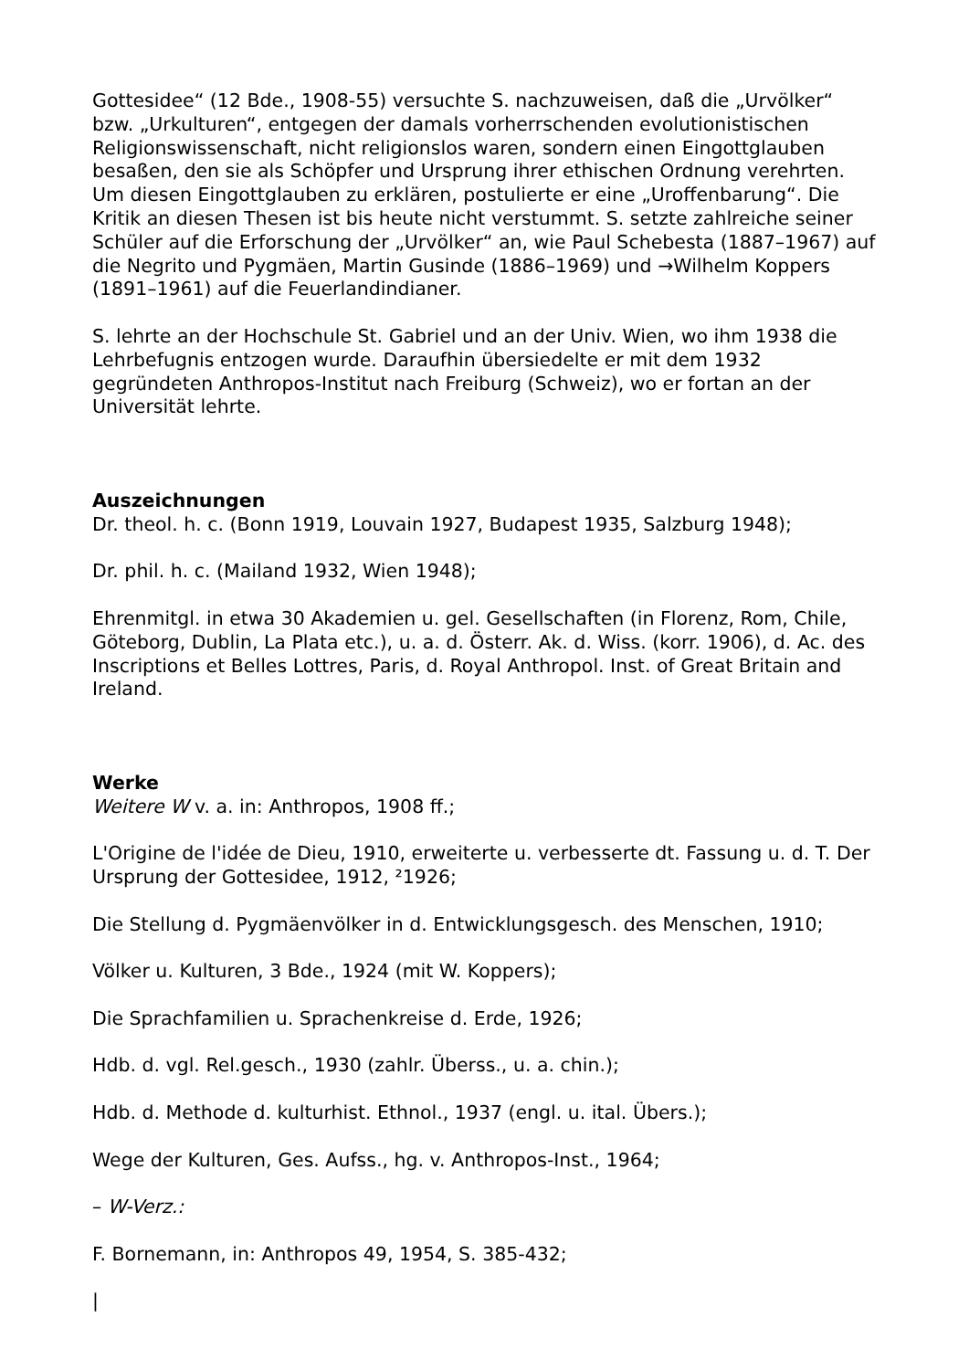Gottesidee“ (12 Bde., 1908-55) versuchte S. nachzuweisen, daß die „Urvölker“ bzw. „Urkulturen“, entgegen der damals vorherrschenden evolutionistischen Religionswissenschaft, nicht religionslos waren, sondern einen Eingottglauben besaßen, den sie als Schöpfer und Ursprung ihrer ethischen Ordnung verehrten. Um diesen Eingottglauben zu erklären, postulierte er eine „Uroffenbarung“. Die Kritik an diesen Thesen ist bis heute nicht verstummt. S. setzte zahlreiche seiner Schüler auf die Erforschung der „Urvölker“ an, wie Paul Schebesta (1887–1967) auf die Negrito und Pygmäen, Martin Gusinde (1886–1969) und →Wilhelm Koppers (1891–1961) auf die Feuerlandindianer.
S. lehrte an der Hochschule St. Gabriel und an der Univ. Wien, wo ihm 1938 die Lehrbefugnis entzogen wurde. Daraufhin übersiedelte er mit dem 1932 gegründeten Anthropos-Institut nach Freiburg (Schweiz), wo er fortan an der Universität lehrte.
Auszeichnungen
Dr. theol. h. c. (Bonn 1919, Louvain 1927, Budapest 1935, Salzburg 1948);
Dr. phil. h. c. (Mailand 1932, Wien 1948);
Ehrenmitgl. in etwa 30 Akademien u. gel. Gesellschaften (in Florenz, Rom, Chile, Göteborg, Dublin, La Plata etc.), u. a. d. Österr. Ak. d. Wiss. (korr. 1906), d. Ac. des Inscriptions et Belles Lottres, Paris, d. Royal Anthropol. Inst. of Great Britain and Ireland.
Werke
Weitere W v. a. in: Anthropos, 1908 ff.;
L'Origine de l'idée de Dieu, 1910, erweiterte u. verbesserte dt. Fassung u. d. T. Der Ursprung der Gottesidee, 1912, ²1926;
Die Stellung d. Pygmäenvölker in d. Entwicklungsgesch. des Menschen, 1910;
Völker u. Kulturen, 3 Bde., 1924 (mit W. Koppers);
Die Sprachfamilien u. Sprachenkreise d. Erde, 1926;
Hdb. d. vgl. Rel.gesch., 1930 (zahlr. Überss., u. a. chin.);
Hdb. d. Methode d. kulturhist. Ethnol., 1937 (engl. u. ital. Übers.);
Wege der Kulturen, Ges. Aufss., hg. v. Anthropos-Inst., 1964;
– W-Verz.:
F. Bornemann, in: Anthropos 49, 1954, S. 385-432;
|